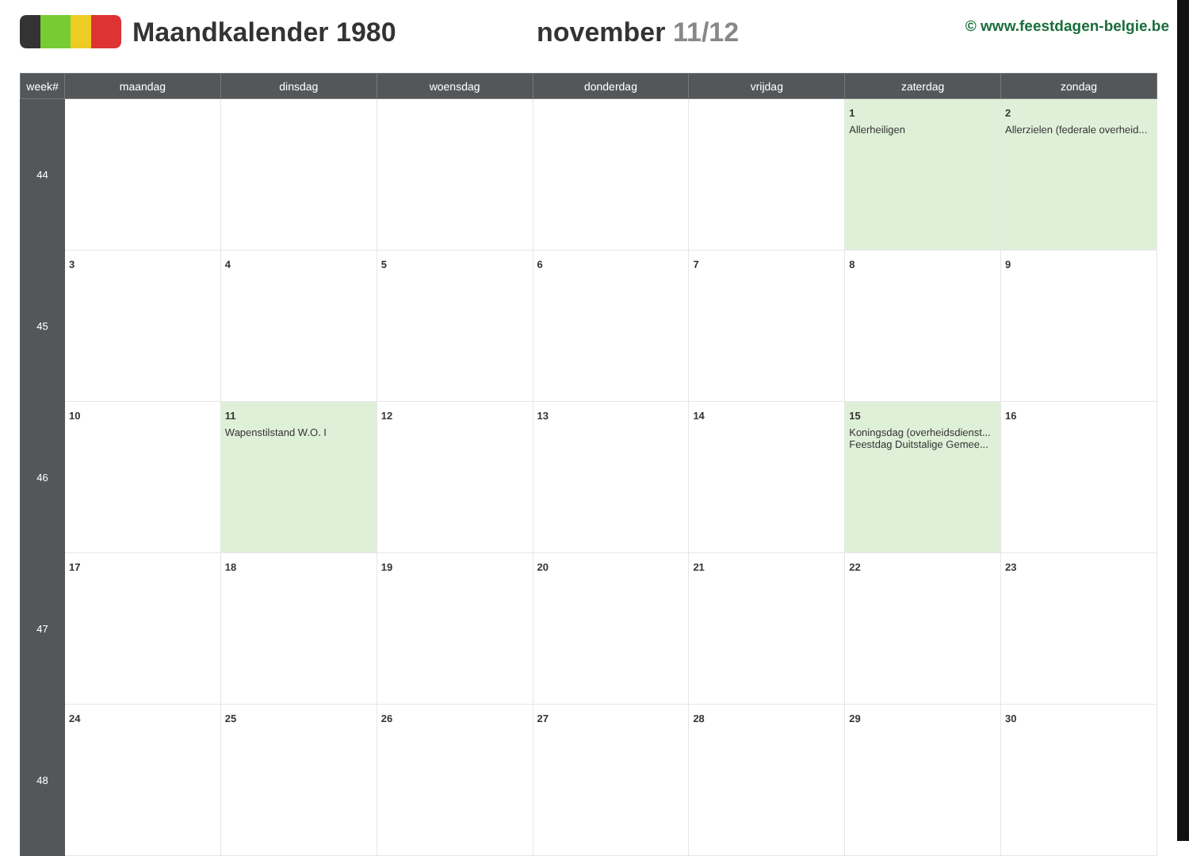Maandkalender 1980 november 11/12
© www.feestdagen-belgie.be
| week# | maandag | dinsdag | woensdag | donderdag | vrijdag | zaterdag | zondag |
| --- | --- | --- | --- | --- | --- | --- | --- |
| 44 | | | | | | 1 Allerheiligen | 2 Allerzielen (federale overheid... |
| 45 | 3 | 4 | 5 | 6 | 7 | 8 | 9 |
| 46 | 10 | 11 Wapenstilstand W.O. I | 12 | 13 | 14 | 15 Koningsdag (overheidsdienst... Feestdag Duitstalige Gemee... | 16 |
| 47 | 17 | 18 | 19 | 20 | 21 | 22 | 23 |
| 48 | 24 | 25 | 26 | 27 | 28 | 29 | 30 |